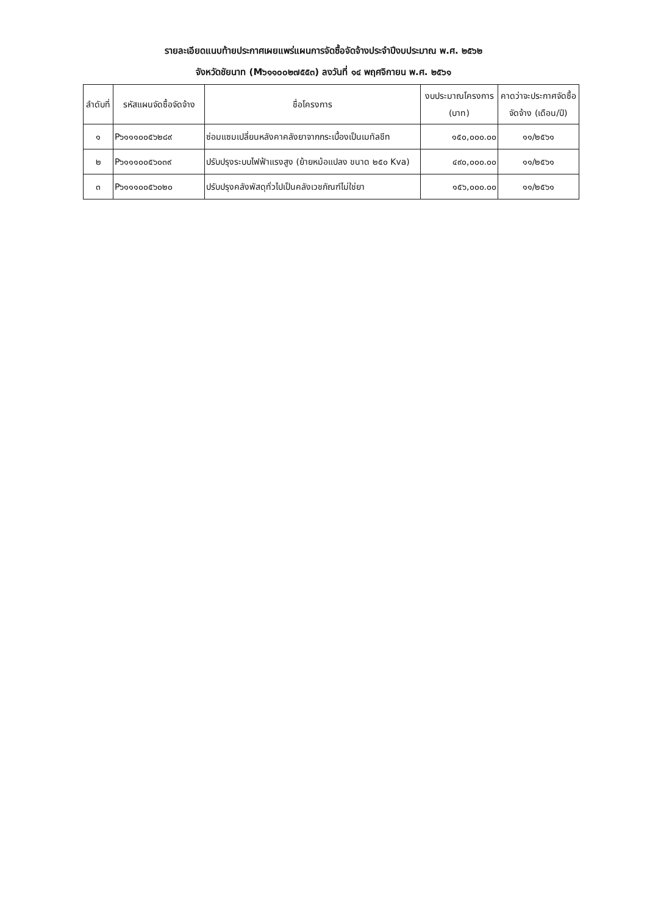รายละเอียดแนบท้ายประกาศเผยแพร่แผนการจัดซื้อจัดจ้างประจำปีงบประมาณ พ.ศ. ๒๕๖๒
จังหวัดชัยนาท (M๖๑๑๐๐๒๗๕๕๓) ลงวันที่ ๑๔ พฤศจิกายน พ.ศ. ๒๕๖๑
| ลำดับที่ | รหัสแผนจัดซื้อจัดจ้าง | ชื่อโครงการ | งบประมาณโครงการ (บาท) | คาดว่าจะประกาศจัดซื้อจัดจ้าง (เดือน/ปี) |
| --- | --- | --- | --- | --- |
| ๑ | P๖๑๑๑๐๐๕๖๒๘๙ | ซ่อมแซมเปลี่ยนหลังคาคลังยาจากกระเบื้องเป็นเมทัลชีท | ๑๕๐,๐๐๐.๐๐ | ๑๑/๒๕๖๑ |
| ๒ | P๖๑๑๑๐๐๕๖๐๓๙ | ปรับปรุงระบบไฟฟ้าแรงสูง (ย้ายหม้อแปลง ขนาด ๒๕๐ Kva) | ๔๙๐,๐๐๐.๐๐ | ๑๑/๒๕๖๑ |
| ๓ | P๖๑๑๑๐๐๕๖๐๒๐ | ปรับปรุงคลังพัสดุทั่วไปเป็นคลังเวชภัณฑ์ไม่ใช่ยา | ๑๕๖,๐๐๐.๐๐ | ๑๑/๒๕๖๑ |